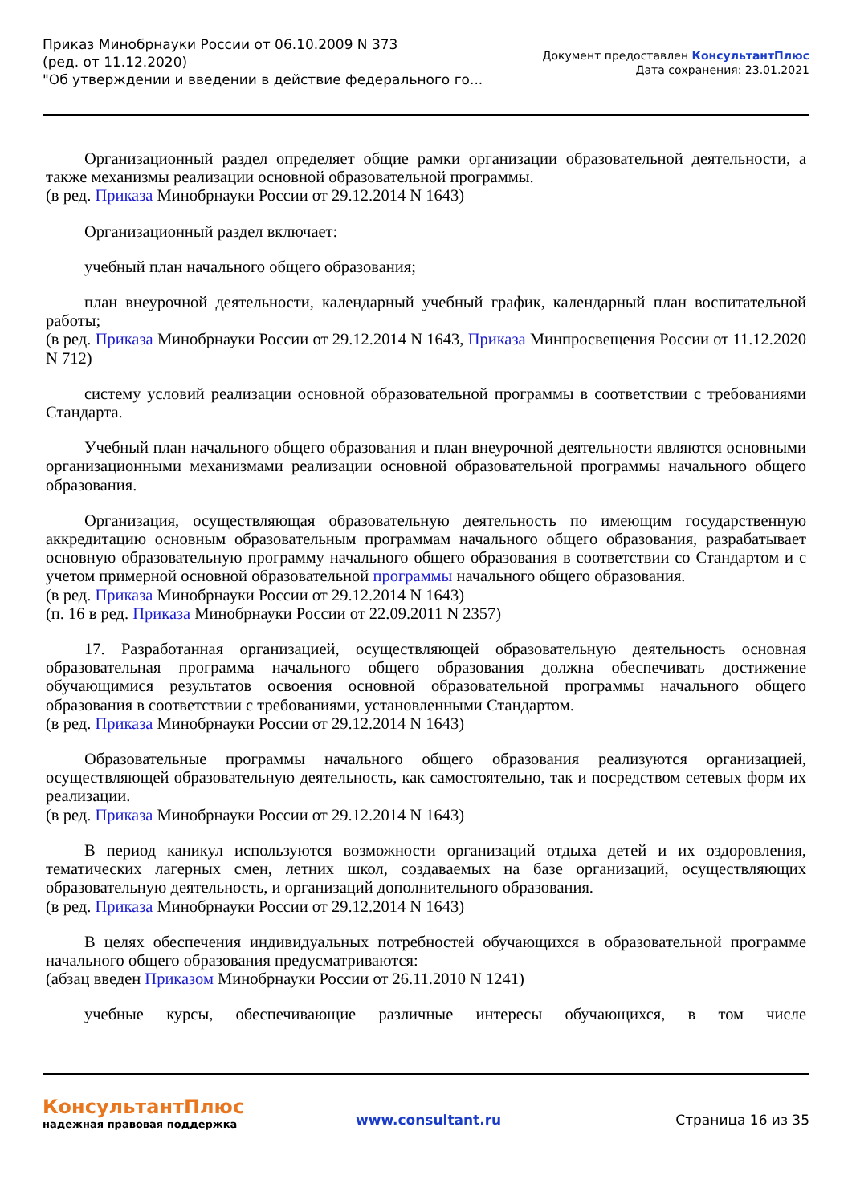Приказ Минобрнауки России от 06.10.2009 N 373
(ред. от 11.12.2020)
"Об утверждении и введении в действие федерального го...
Документ предоставлен КонсультантПлюс
Дата сохранения: 23.01.2021
Организационный раздел определяет общие рамки организации образовательной деятельности, а также механизмы реализации основной образовательной программы.
(в ред. Приказа Минобрнауки России от 29.12.2014 N 1643)
Организационный раздел включает:
учебный план начального общего образования;
план внеурочной деятельности, календарный учебный график, календарный план воспитательной работы;
(в ред. Приказа Минобрнауки России от 29.12.2014 N 1643, Приказа Минпросвещения России от 11.12.2020 N 712)
систему условий реализации основной образовательной программы в соответствии с требованиями Стандарта.
Учебный план начального общего образования и план внеурочной деятельности являются основными организационными механизмами реализации основной образовательной программы начального общего образования.
Организация, осуществляющая образовательную деятельность по имеющим государственную аккредитацию основным образовательным программам начального общего образования, разрабатывает основную образовательную программу начального общего образования в соответствии со Стандартом и с учетом примерной основной образовательной программы начального общего образования.
(в ред. Приказа Минобрнауки России от 29.12.2014 N 1643)
(п. 16 в ред. Приказа Минобрнауки России от 22.09.2011 N 2357)
17. Разработанная организацией, осуществляющей образовательную деятельность основная образовательная программа начального общего образования должна обеспечивать достижение обучающимися результатов освоения основной образовательной программы начального общего образования в соответствии с требованиями, установленными Стандартом.
(в ред. Приказа Минобрнауки России от 29.12.2014 N 1643)
Образовательные программы начального общего образования реализуются организацией, осуществляющей образовательную деятельность, как самостоятельно, так и посредством сетевых форм их реализации.
(в ред. Приказа Минобрнауки России от 29.12.2014 N 1643)
В период каникул используются возможности организаций отдыха детей и их оздоровления, тематических лагерных смен, летних школ, создаваемых на базе организаций, осуществляющих образовательную деятельность, и организаций дополнительного образования.
(в ред. Приказа Минобрнауки России от 29.12.2014 N 1643)
В целях обеспечения индивидуальных потребностей обучающихся в образовательной программе начального общего образования предусматриваются:
(абзац введен Приказом Минобрнауки России от 26.11.2010 N 1241)
учебные курсы, обеспечивающие различные интересы обучающихся, в том числе
КонсультантПлюс
надежная правовая поддержка
www.consultant.ru
Страница 16 из 35